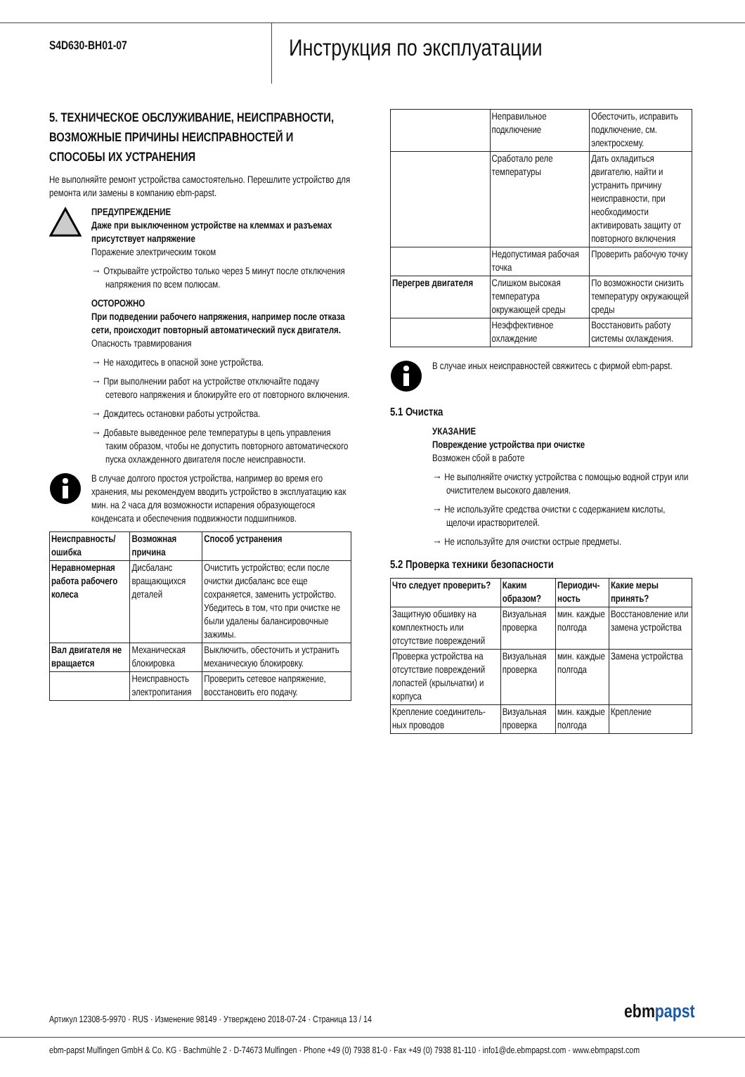S4D630-BH01-07
Инструкция по эксплуатации
5. ТЕХНИЧЕСКОЕ ОБСЛУЖИВАНИЕ, НЕИСПРАВНОСТИ, ВОЗМОЖНЫЕ ПРИЧИНЫ НЕИСПРАВНОСТЕЙ И СПОСОБЫ ИХ УСТРАНЕНИЯ
Не выполняйте ремонт устройства самостоятельно. Перешлите устройство для ремонта или замены в компанию ebm-papst.
ПРЕДУПРЕЖДЕНИЕ
Даже при выключенном устройстве на клеммах и разъемах присутствует напряжение
Поражение электрическим током
→ Открывайте устройство только через 5 минут после отключения напряжения по всем полюсам.
ОСТОРОЖНО
При подведении рабочего напряжения, например после отказа сети, происходит повторный автоматический пуск двигателя.
Опасность травмирования
→ Не находитесь в опасной зоне устройства.
→ При выполнении работ на устройстве отключайте подачу сетевого напряжения и блокируйте его от повторного включения.
→ Дождитесь остановки работы устройства.
→ Добавьте выведенное реле температуры в цепь управления таким образом, чтобы не допустить повторного автоматического пуска охлажденного двигателя после неисправности.
В случае долгого простоя устройства, например во время его хранения, мы рекомендуем вводить устройство в эксплуатацию как мин. на 2 часа для возможности испарения образующегося конденсата и обеспечения подвижности подшипников.
| Неисправность/ ошибка | Возможная причина | Способ устранения |
| --- | --- | --- |
| Неравномерная работа рабочего колеса | Дисбаланс вращающихся деталей | Очистить устройство; если после очистки дисбаланс все еще сохраняется, заменить устройство. Убедитесь в том, что при очистке не были удалены балансировочные зажимы. |
| Вал двигателя не вращается | Механическая блокировка | Выключить, обесточить и устранить механическую блокировку. |
| | Неисправность электропитания | Проверить сетевое напряжение, восстановить его подачу. |
| | Неправильное подключение | Обесточить, исправить подключение, см. электросхему. |
| | Сработало реле температуры | Дать охладиться двигателю, найти и устранить причину неисправности, при необходимости активировать защиту от повторного включения |
| | Недопустимая рабочая точка | Проверить рабочую точку |
| Перегрев двигателя | Слишком высокая температура окружающей среды | По возможности снизить температуру окружающей среды |
| | Неэффективное охлаждение | Восстановить работу системы охлаждения. |
В случае иных неисправностей свяжитесь с фирмой ebm-papst.
5.1 Очистка
УКАЗАНИЕ
Повреждение устройства при очистке
Возможен сбой в работе
→ Не выполняйте очистку устройства с помощью водной струи или очистителем высокого давления.
→ Не используйте средства очистки с содержанием кислоты, щелочи ирастворителей.
→ Не используйте для очистки острые предметы.
5.2 Проверка техники безопасности
| Что следует проверить? | Каким образом? | Периодич-ность | Какие меры принять? |
| --- | --- | --- | --- |
| Защитную обшивку на комплектность или отсутствие повреждений | Визуальная проверка | мин. каждые полгода | Восстановление или замена устройства |
| Проверка устройства на отсутствие повреждений лопастей (крыльчатки) и корпуса | Визуальная проверка | мин. каждые полгода | Замена устройства |
| Крепление соединитель-ных проводов | Визуальная проверка | мин. каждые полгода | Крепление |
Артикул 12308-5-9970 · RUS · Изменение 98149 · Утверждено 2018-07-24 · Страница 13 / 14
ebmpapst
ebm-papst Mulfingen GmbH & Co. KG · Bachmühle 2 · D-74673 Mulfingen · Phone +49 (0) 7938 81-0 · Fax +49 (0) 7938 81-110 · info1@de.ebmpapst.com · www.ebmpapst.com